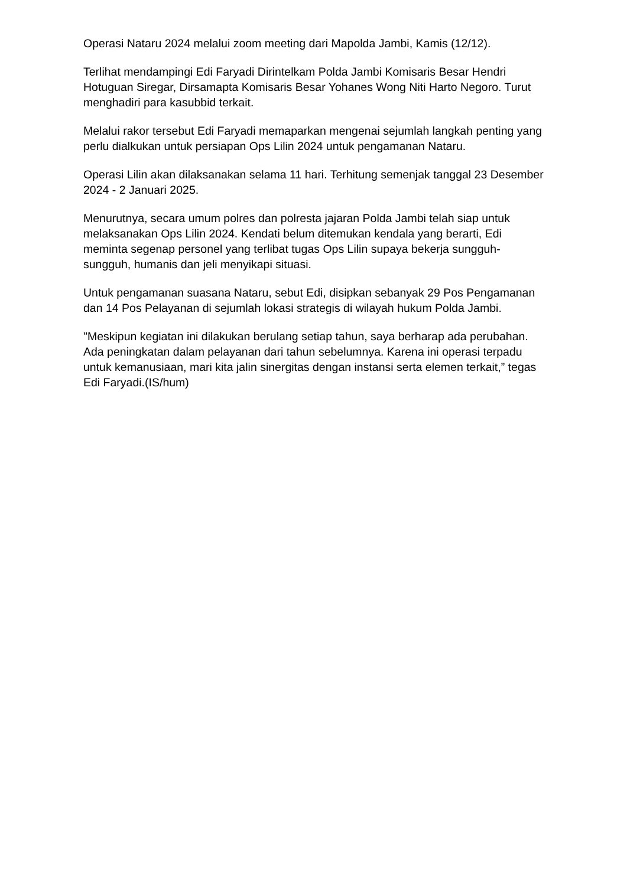Operasi Nataru 2024 melalui zoom meeting dari Mapolda Jambi, Kamis (12/12).
Terlihat mendampingi Edi Faryadi Dirintelkam Polda Jambi Komisaris Besar Hendri Hotuguan Siregar, Dirsamapta Komisaris Besar Yohanes Wong Niti Harto Negoro. Turut menghadiri para kasubbid terkait.
Melalui rakor tersebut Edi Faryadi memaparkan mengenai sejumlah langkah penting yang perlu dialkukan untuk persiapan Ops Lilin 2024 untuk pengamanan Nataru.
Operasi Lilin akan dilaksanakan selama 11 hari. Terhitung semenjak tanggal 23 Desember 2024 - 2 Januari 2025.
Menurutnya, secara umum polres dan polresta jajaran Polda Jambi telah siap untuk melaksanakan Ops Lilin 2024. Kendati belum ditemukan kendala yang berarti, Edi meminta segenap personel yang terlibat tugas Ops Lilin supaya bekerja sungguh-sungguh, humanis dan jeli menyikapi situasi.
Untuk pengamanan suasana Nataru, sebut Edi, disipkan sebanyak 29 Pos Pengamanan dan 14 Pos Pelayanan di sejumlah lokasi strategis di wilayah hukum Polda Jambi.
"Meskipun kegiatan ini dilakukan berulang setiap tahun, saya berharap ada perubahan. Ada peningkatan dalam pelayanan dari tahun sebelumnya. Karena ini operasi terpadu untuk kemanusiaan, mari kita jalin sinergitas dengan instansi serta elemen terkait,” tegas Edi Faryadi.(IS/hum)